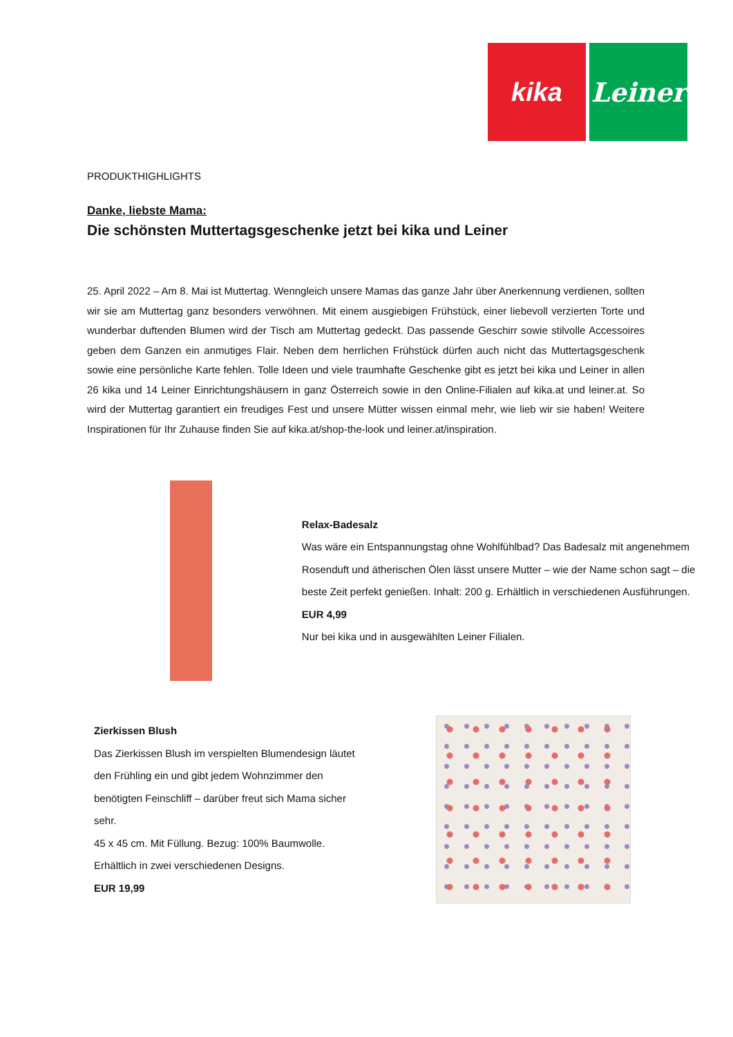kika Leiner
PRODUKTHIGHLIGHTS
Danke, liebste Mama:
Die schönsten Muttertagsgeschenke jetzt bei kika und Leiner
25. April 2022 – Am 8. Mai ist Muttertag. Wenngleich unsere Mamas das ganze Jahr über Anerkennung verdienen, sollten wir sie am Muttertag ganz besonders verwöhnen. Mit einem ausgiebigen Frühstück, einer liebevoll verzierten Torte und wunderbar duftenden Blumen wird der Tisch am Muttertag gedeckt. Das passende Geschirr sowie stilvolle Accessoires geben dem Ganzen ein anmutiges Flair. Neben dem herrlichen Frühstück dürfen auch nicht das Muttertagsgeschenk sowie eine persönliche Karte fehlen. Tolle Ideen und viele traumhafte Geschenke gibt es jetzt bei kika und Leiner in allen 26 kika und 14 Leiner Einrichtungshäusern in ganz Österreich sowie in den Online-Filialen auf kika.at und leiner.at. So wird der Muttertag garantiert ein freudiges Fest und unsere Mütter wissen einmal mehr, wie lieb wir sie haben! Weitere Inspirationen für Ihr Zuhause finden Sie auf kika.at/shop-the-look und leiner.at/inspiration.
Relax-Badesalz
Was wäre ein Entspannungstag ohne Wohlfühlbad? Das Badesalz mit angenehmem Rosenduft und ätherischen Ölen lässt unsere Mutter – wie der Name schon sagt – die beste Zeit perfekt genießen. Inhalt: 200 g. Erhältlich in verschiedenen Ausführungen.
EUR 4,99
Nur bei kika und in ausgewählten Leiner Filialen.
Zierkissen Blush
Das Zierkissen Blush im verspielten Blumendesign läutet den Frühling ein und gibt jedem Wohnzimmer den benötigten Feinschliff – darüber freut sich Mama sicher sehr.
45 x 45 cm. Mit Füllung. Bezug: 100% Baumwolle.
Erhältlich in zwei verschiedenen Designs.
EUR 19,99